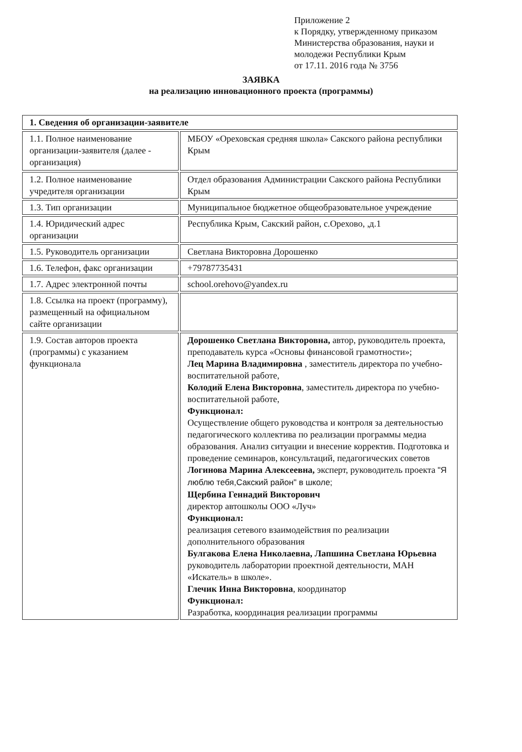Приложение 2
к Порядку, утвержденному приказом
Министерства образования, науки и
молодежи Республики Крым
от 17.11. 2016 года № 3756
ЗАЯВКА
на реализацию инновационного проекта (программы)
| 1. Сведения об организации-заявителе | |
| 1.1. Полное наименование организации-заявителя (далее - организация) | МБОУ «Ореховская средняя школа» Сакского района республики Крым |
| 1.2. Полное наименование учредителя организации | Отдел образования Администрации Сакского района Республики Крым |
| 1.3. Тип организации | Муниципальное бюджетное общеобразовательное учреждение |
| 1.4. Юридический адрес организации | Республика Крым, Сакский район, с.Орехово, ,д.1 |
| 1.5. Руководитель организации | Светлана Викторовна Дорошенко |
| 1.6. Телефон, факс организации | +79787735431 |
| 1.7. Адрес электронной почты | school.orehovo@yandex.ru |
| 1.8. Ссылка на проект (программу), размещенный на официальном сайте организации | |
| 1.9. Состав авторов проекта (программы) с указанием функционала | Дорошенко Светлана Викторовна, автор, руководитель проекта, преподаватель курса «Основы финансовой грамотности»; Лец Марина Владимировна , заместитель директора по учебно-воспитательной работе, Колодий Елена Викторовна , заместитель директора по учебно-воспитательной работе, Функционал: Осуществление общего руководства и контроля за деятельностью педагогического коллектива по реализации программы медиа образования. Анализ ситуации и внесение корректив. Подготовка и проведение семинаров, консультаций, педагогических советов Логинова Марина Алексеевна, эксперт, руководитель проекта "Я люблю тебя,Сакский район" в школе; Щербина Геннадий Викторович директор автошколы ООО «Луч» Функционал: реализация сетевого взаимодействия по реализации дополнительного образования Булгакова Елена Николаевна, Лапшина Светлана Юрьевна руководитель лаборатории проектной деятельности, МАН «Искатель» в школе». Глечик Инна Викторовна , координатор Функционал: Разработка, координация реализации программы |